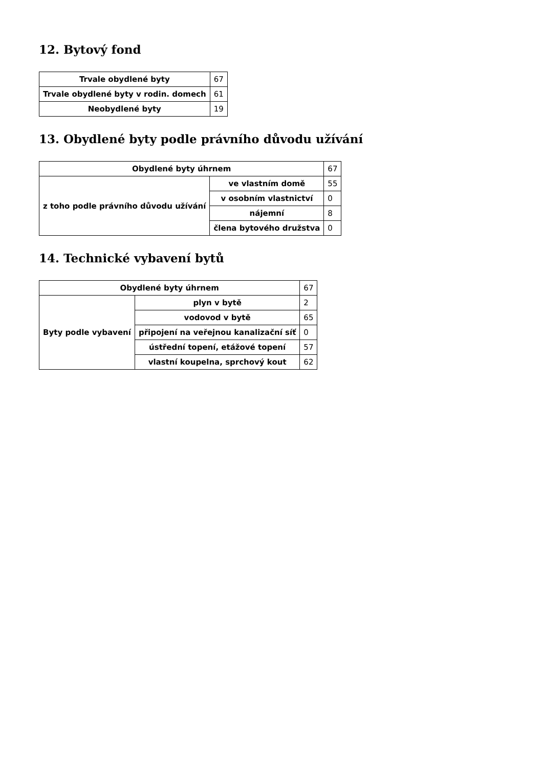12. Bytový fond
| Trvale obydlené byty | 67 |
| Trvale obydlené byty v rodin. domech | 61 |
| Neobydlené byty | 19 |
13. Obydlené byty podle právního důvodu užívání
| Obydlené byty úhrnem | | 67 |
| z toho podle právního důvodu užívání | ve vlastním domě | 55 |
| | v osobním vlastnictví | 0 |
| | nájemní | 8 |
| | člena bytového družstva | 0 |
14. Technické vybavení bytů
| Obydlené byty úhrnem | | 67 |
| Byty podle vybavení | plyn v bytě | 2 |
| | vodovod v bytě | 65 |
| | připojení na veřejnou kanalizační síť | 0 |
| | ústřední topení, etážové topení | 57 |
| | vlastní koupelna, sprchový kout | 62 |